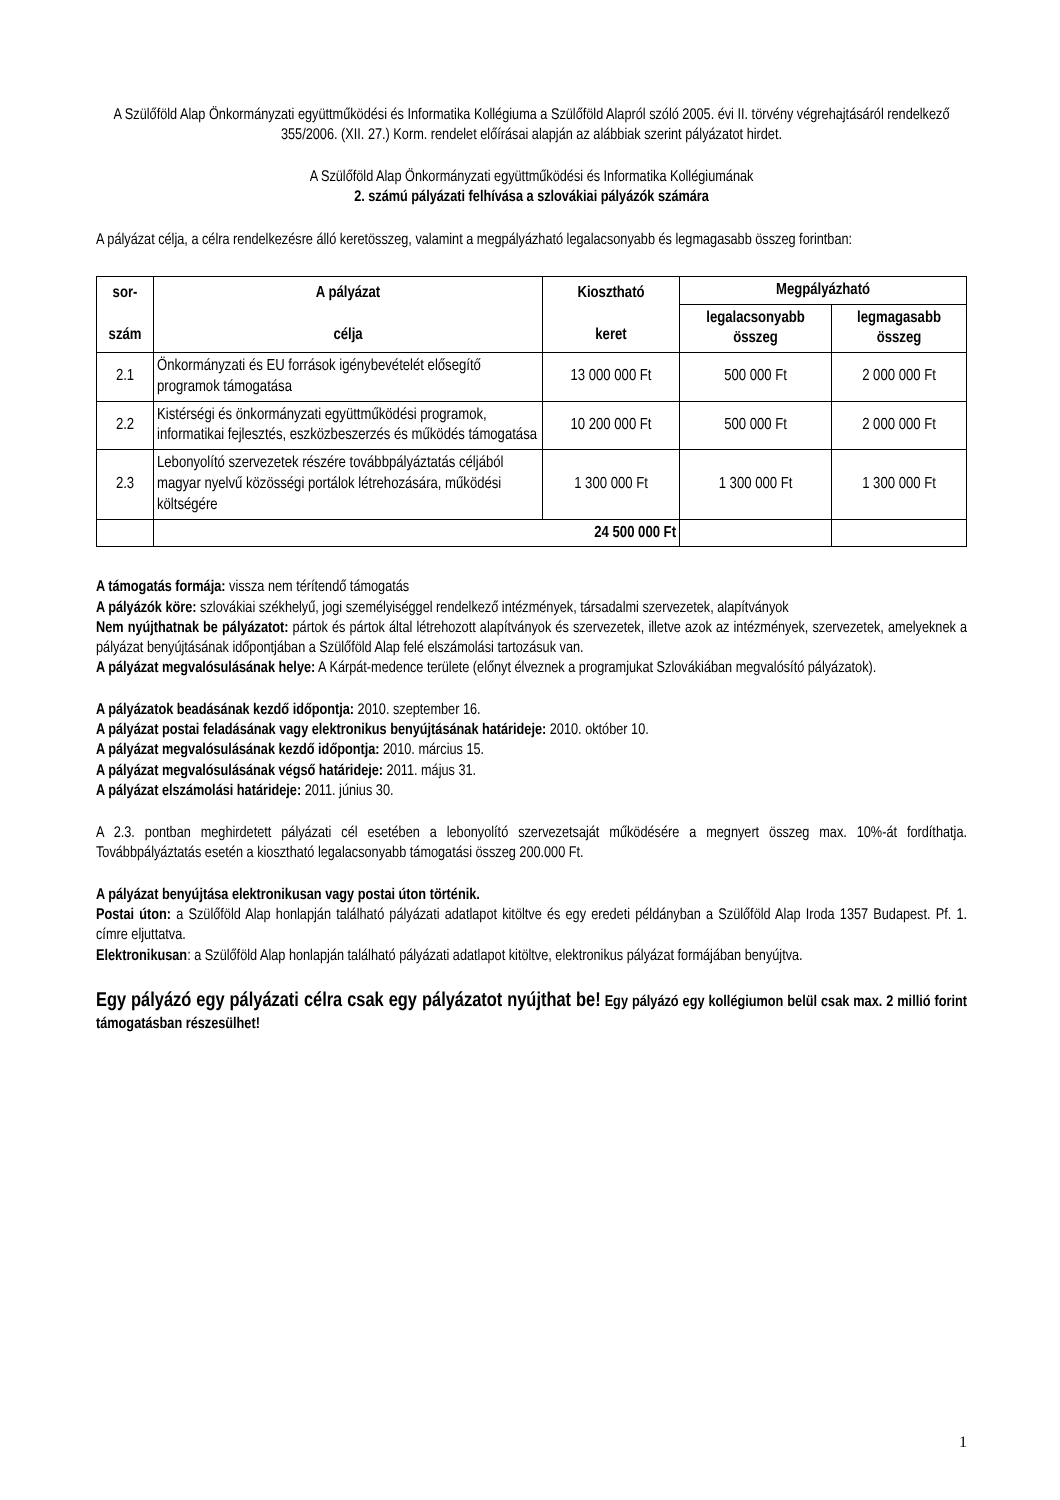A Szülőföld Alap Önkormányzati együttműködési és Informatika Kollégiuma a Szülőföld Alapról szóló 2005. évi II. törvény végrehajtásáról rendelkező 355/2006. (XII. 27.) Korm. rendelet előírásai alapján az alábbiak szerint pályázatot hirdet.
A Szülőföld Alap Önkormányzati együttműködési és Informatika Kollégiumának
2. számú pályázati felhívása a szlovákiai pályázók számára
A pályázat célja, a célra rendelkezésre álló keretösszeg, valamint a megpályázható legalacsonyabb és legmagasabb összeg forintban:
| sor- szám | A pályázat célja | Kiosztható keret | Megpályázható | |
| --- | --- | --- | --- | --- |
| | | | legalacsonyabb összeg | legmagasabb összeg |
| 2.1 | Önkormányzati és EU források igénybevételét elősegítő programok támogatása | 13 000 000 Ft | 500 000 Ft | 2 000 000 Ft |
| 2.2 | Kistérségi és önkormányzati együttműködési programok, informatikai fejlesztés, eszközbeszerzés és működés támogatása | 10 200 000 Ft | 500 000 Ft | 2 000 000 Ft |
| 2.3 | Lebonyolító szervezetek részére továbbpályáztatás céljából magyar nyelvű közösségi portálok létrehozására, működési költségére | 1 300 000 Ft | 1 300 000 Ft | 1 300 000 Ft |
| | 24 500 000 Ft | | | |
A támogatás formája: vissza nem térítendő támogatás
A pályázók köre: szlovákiai székhelyű, jogi személyiséggel rendelkező intézmények, társadalmi szervezetek, alapítványok
Nem nyújthatnak be pályázatot: pártok és pártok által létrehozott alapítványok és szervezetek, illetve azok az intézmények, szervezetek, amelyeknek a pályázat benyújtásának időpontjában a Szülőföld Alap felé elszámolási tartozásuk van.
A pályázat megvalósulásának helye: A Kárpát-medence területe (előnyt élveznek a programjukat Szlovákiában megvalósító pályázatok).
A pályázatok beadásának kezdő időpontja: 2010. szeptember 16.
A pályázat postai feladásának vagy elektronikus benyújtásának határideje: 2010. október 10.
A pályázat megvalósulásának kezdő időpontja: 2010. március 15.
A pályázat megvalósulásának végső határideje: 2011. május 31.
A pályázat elszámolási határideje: 2011. június 30.
A 2.3. pontban meghirdetett pályázati cél esetében a lebonyolító szervezetsaját működésére a megnyert összeg max. 10%-át fordíthatja. Továbbpályáztatás esetén a kiosztható legalacsonyabb támogatási összeg 200.000 Ft.
A pályázat benyújtása elektronikusan vagy postai úton történik.
Postai úton: a Szülőföld Alap honlapján található pályázati adatlapot kitöltve és egy eredeti példányban a Szülőföld Alap Iroda 1357 Budapest. Pf. 1. címre eljuttatva.
Elektronikusan: a Szülőföld Alap honlapján található pályázati adatlapot kitöltve, elektronikus pályázat formájában benyújtva.
Egy pályázó egy pályázati célra csak egy pályázatot nyújthat be! Egy pályázó egy kollégiumon belül csak max. 2 millió forint támogatásban részesülhet!
1